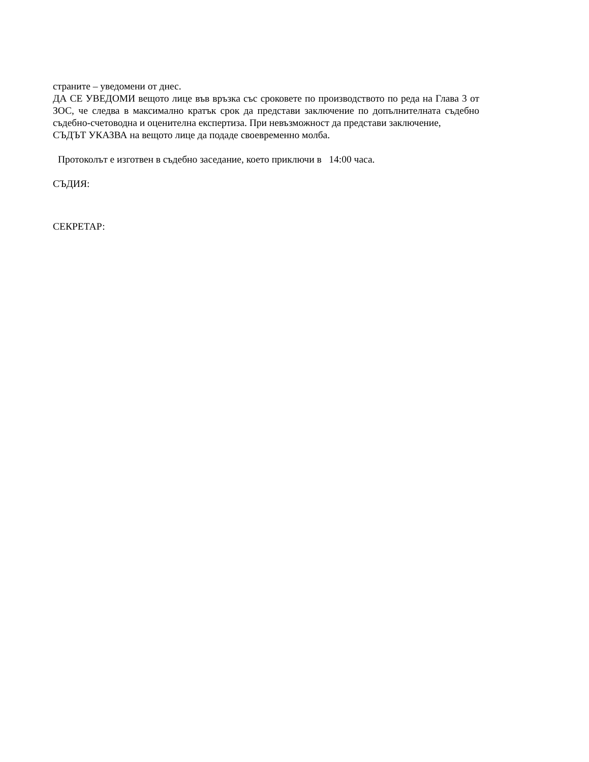страните – уведомени от днес.
ДА СЕ УВЕДОМИ вещото лице във връзка със сроковете по производството по реда на Глава 3 от ЗОС, че следва в максимално кратък срок да представи заключение по допълнителната съдебно съдебно-счетоводна и оценителна експертиза. При невъзможност да представи заключение,
СЪДЪТ УКАЗВА на вещото лице да подаде своевременно молба.
Протоколът е изготвен в съдебно заседание, което приключи в 14:00 часа.
СЪДИЯ:
СЕКРЕТАР: